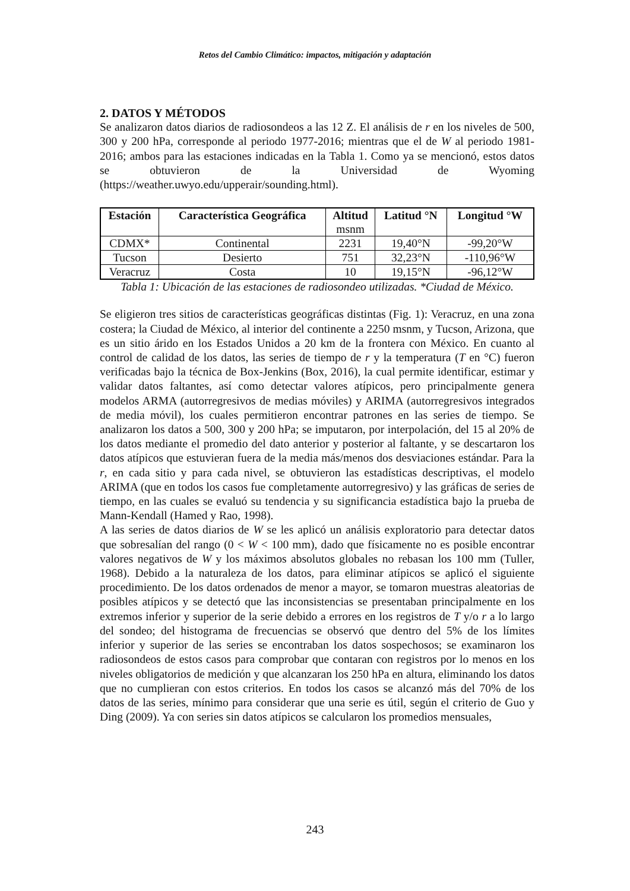Retos del Cambio Climático: impactos, mitigación y adaptación
2. DATOS Y MÉTODOS
Se analizaron datos diarios de radiosondeos a las 12 Z. El análisis de r en los niveles de 500, 300 y 200 hPa, corresponde al periodo 1977-2016; mientras que el de W al periodo 1981-2016; ambos para las estaciones indicadas en la Tabla 1. Como ya se mencionó, estos datos se obtuvieron de la Universidad de Wyoming (https://weather.uwyo.edu/upperair/sounding.html).
| Estación | Característica Geográfica | Altitud msnm | Latitud °N | Longitud °W |
| --- | --- | --- | --- | --- |
| CDMX* | Continental | 2231 | 19,40°N | -99,20°W |
| Tucson | Desierto | 751 | 32,23°N | -110,96°W |
| Veracruz | Costa | 10 | 19,15°N | -96,12°W |
Tabla 1: Ubicación de las estaciones de radiosondeo utilizadas. *Ciudad de México.
Se eligieron tres sitios de características geográficas distintas (Fig. 1): Veracruz, en una zona costera; la Ciudad de México, al interior del continente a 2250 msnm, y Tucson, Arizona, que es un sitio árido en los Estados Unidos a 20 km de la frontera con México. En cuanto al control de calidad de los datos, las series de tiempo de r y la temperatura (T en °C) fueron verificadas bajo la técnica de Box-Jenkins (Box, 2016), la cual permite identificar, estimar y validar datos faltantes, así como detectar valores atípicos, pero principalmente genera modelos ARMA (autorregresivos de medias móviles) y ARIMA (autorregresivos integrados de media móvil), los cuales permitieron encontrar patrones en las series de tiempo. Se analizaron los datos a 500, 300 y 200 hPa; se imputaron, por interpolación, del 15 al 20% de los datos mediante el promedio del dato anterior y posterior al faltante, y se descartaron los datos atípicos que estuvieran fuera de la media más/menos dos desviaciones estándar. Para la r, en cada sitio y para cada nivel, se obtuvieron las estadísticas descriptivas, el modelo ARIMA (que en todos los casos fue completamente autorregresivo) y las gráficas de series de tiempo, en las cuales se evaluó su tendencia y su significancia estadística bajo la prueba de Mann-Kendall (Hamed y Rao, 1998).
A las series de datos diarios de W se les aplicó un análisis exploratorio para detectar datos que sobresalían del rango (0 < W < 100 mm), dado que físicamente no es posible encontrar valores negativos de W y los máximos absolutos globales no rebasan los 100 mm (Tuller, 1968). Debido a la naturaleza de los datos, para eliminar atípicos se aplicó el siguiente procedimiento. De los datos ordenados de menor a mayor, se tomaron muestras aleatorias de posibles atípicos y se detectó que las inconsistencias se presentaban principalmente en los extremos inferior y superior de la serie debido a errores en los registros de T y/o r a lo largo del sondeo; del histograma de frecuencias se observó que dentro del 5% de los límites inferior y superior de las series se encontraban los datos sospechosos; se examinaron los radiosondeos de estos casos para comprobar que contaran con registros por lo menos en los niveles obligatorios de medición y que alcanzaran los 250 hPa en altura, eliminando los datos que no cumplieran con estos criterios. En todos los casos se alcanzó más del 70% de los datos de las series, mínimo para considerar que una serie es útil, según el criterio de Guo y Ding (2009). Ya con series sin datos atípicos se calcularon los promedios mensuales,
243